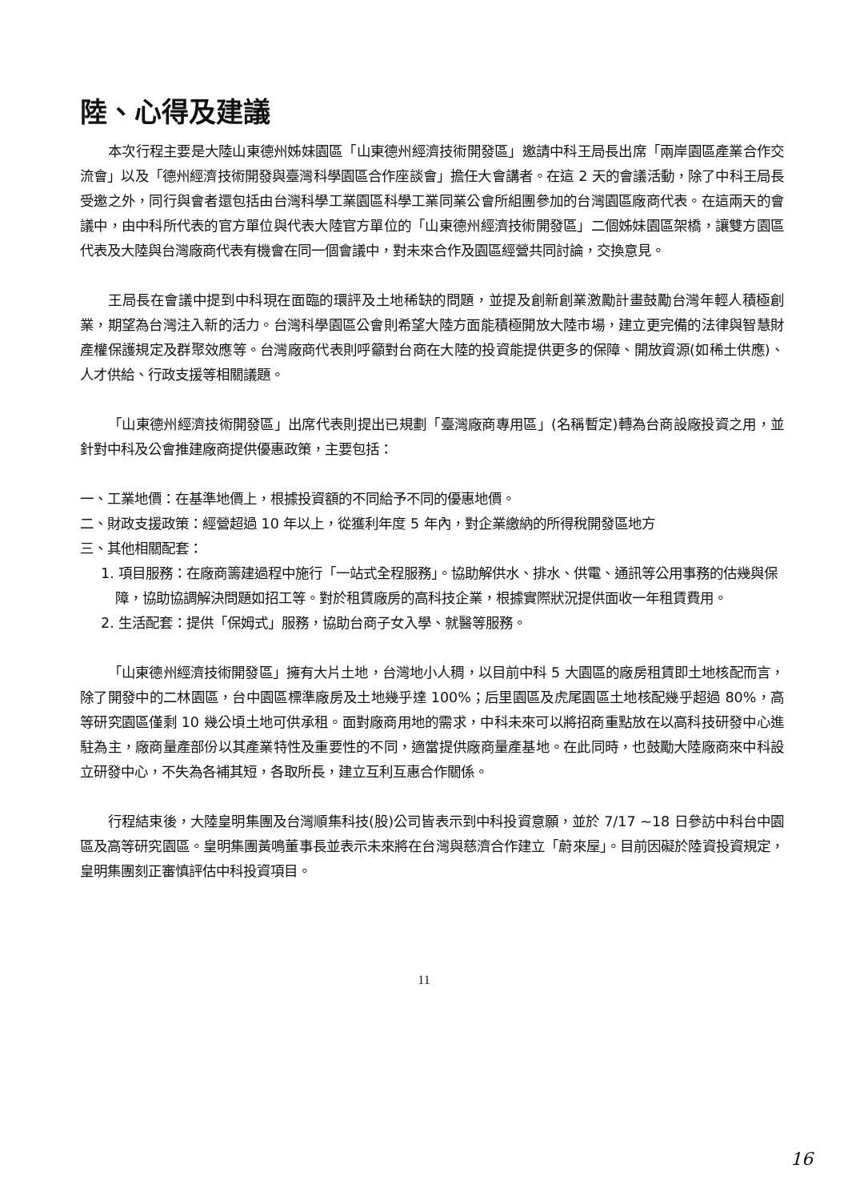陸、心得及建議
本次行程主要是大陸山東德州姊妹園區「山東德州經濟技術開發區」邀請中科王局長出席「兩岸園區產業合作交流會」以及「德州經濟技術開發與臺灣科學園區合作座談會」擔任大會講者。在這 2 天的會議活動，除了中科王局長受邀之外，同行與會者還包括由台灣科學工業園區科學工業同業公會所組團參加的台灣園區廠商代表。在這兩天的會議中，由中科所代表的官方單位與代表大陸官方單位的「山東德州經濟技術開發區」二個姊妹園區架橋，讓雙方園區代表及大陸與台灣廠商代表有機會在同一個會議中，對未來合作及園區經營共同討論，交換意見。
王局長在會議中提到中科現在面臨的環評及土地稀缺的問題，並提及創新創業激勵計畫鼓勵台灣年輕人積極創業，期望為台灣注入新的活力。台灣科學園區公會則希望大陸方面能積極開放大陸市場，建立更完備的法律與智慧財產權保護規定及群聚效應等。台灣廠商代表則呼籲對台商在大陸的投資能提供更多的保障、開放資源(如稀土供應)、人才供給、行政支援等相關議題。
「山東德州經濟技術開發區」出席代表則提出已規劃「臺灣廠商專用區」(名稱暫定)轉為台商設廠投資之用，並針對中科及公會推建廠商提供優惠政策，主要包括：
一、工業地價：在基準地價上，根據投資額的不同給予不同的優惠地價。
二、財政支援政策：經營超過 10 年以上，從獲利年度 5 年內，對企業繳納的所得稅開發區地方
三、其他相關配套：
1. 項目服務：在廠商籌建過程中施行「一站式全程服務」。協助解供水、排水、供電、通訊等公用事務的估幾與保障，協助協調解決問題如招工等。對於租賃廠房的高科技企業，根據實際狀況提供面收一年租賃費用。
2. 生活配套：提供「保姆式」服務，協助台商子女入學、就醫等服務。
「山東德州經濟技術開發區」擁有大片土地，台灣地小人稠，以目前中科 5 大園區的廠房租賃即土地核配而言，除了開發中的二林園區，台中園區標準廠房及土地幾乎達 100%；后里園區及虎尾園區土地核配幾乎超過 80%，高等研究園區僅剩 10 幾公頃土地可供承租。面對廠商用地的需求，中科未來可以將招商重點放在以高科技研發中心進駐為主，廠商量產部份以其產業特性及重要性的不同，適當提供廠商量產基地。在此同時，也鼓勵大陸廠商來中科設立研發中心，不失為各補其短，各取所長，建立互利互惠合作關係。
行程結束後，大陸皇明集團及台灣順集科技(股)公司皆表示到中科投資意願，並於 7/17 ~18 日參訪中科台中園區及高等研究園區。皇明集團黃鳴董事長並表示未來將在台灣與慈濟合作建立「蔚來屋」。目前因礙於陸資投資規定，皇明集團刻正審慎評估中科投資項目。
11
16